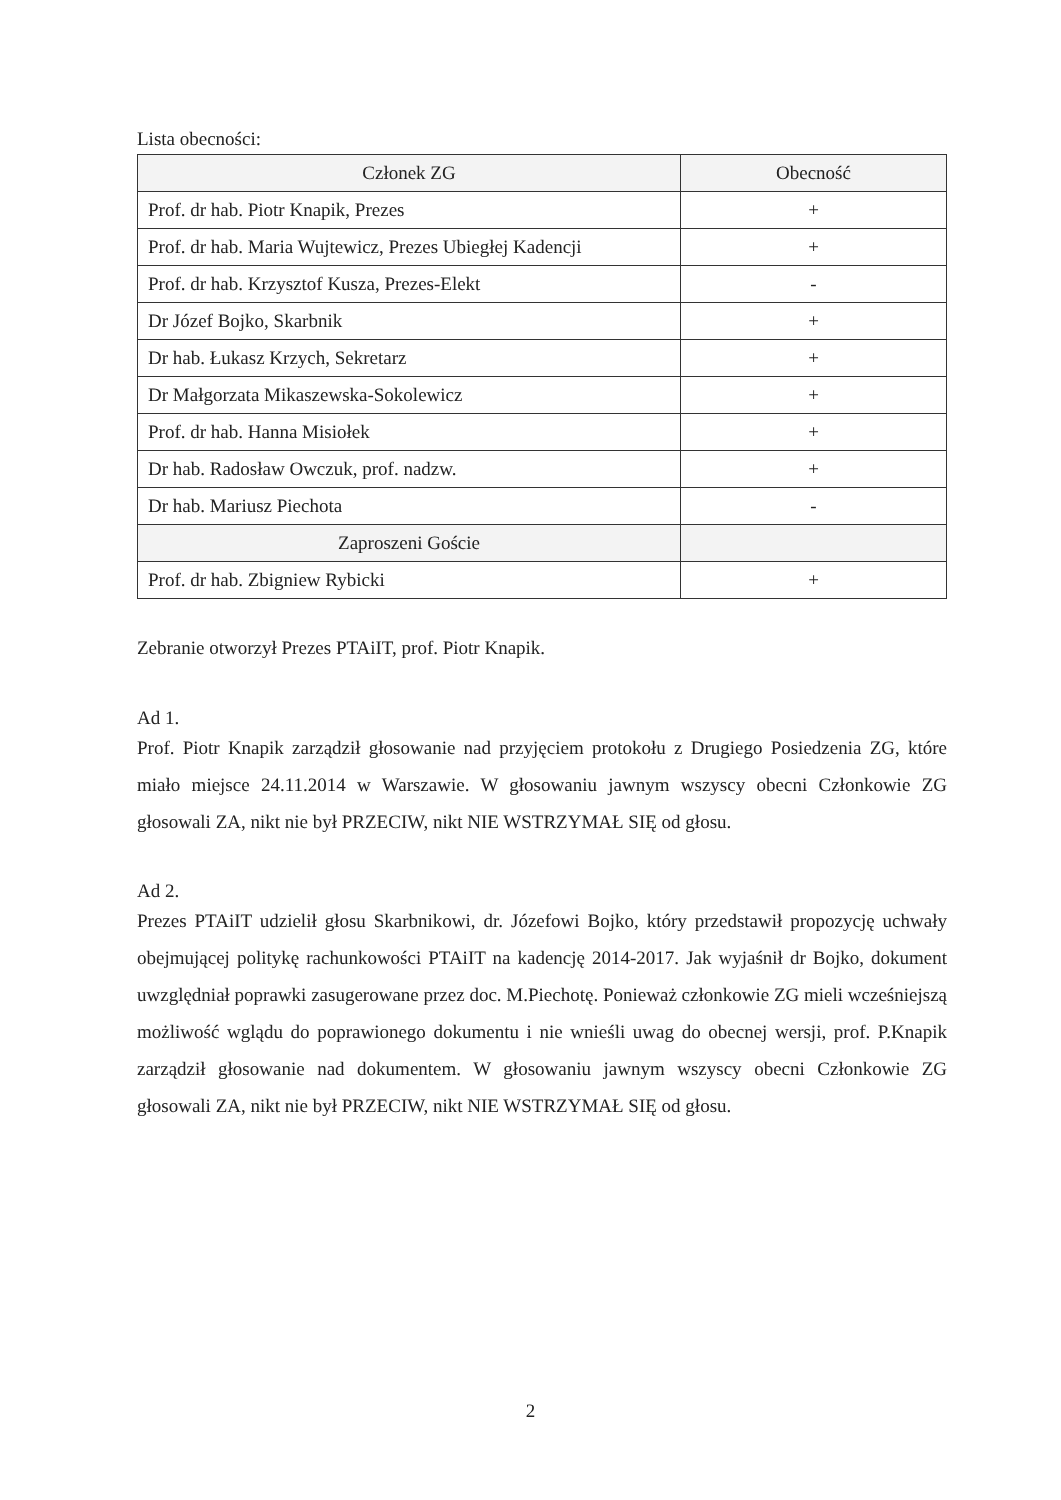Lista obecności:
| Członek ZG | Obecność |
| Prof. dr hab. Piotr Knapik, Prezes | + |
| Prof. dr hab. Maria Wujtewicz, Prezes Ubiegłej Kadencji | + |
| Prof. dr hab. Krzysztof Kusza, Prezes-Elekt | - |
| Dr Józef Bojko, Skarbnik | + |
| Dr hab. Łukasz Krzych, Sekretarz | + |
| Dr Małgorzata Mikaszewska-Sokolewicz | + |
| Prof. dr hab. Hanna Misiołek | + |
| Dr hab. Radosław Owczuk, prof. nadzw. | + |
| Dr hab. Mariusz Piechota | - |
| Zaproszeni Goście | |
| Prof. dr hab. Zbigniew Rybicki | + |
Zebranie otworzył Prezes PTAiIT, prof. Piotr Knapik.
Ad 1.
Prof. Piotr Knapik zarządził głosowanie nad przyjęciem protokołu z Drugiego Posiedzenia ZG, które miało miejsce 24.11.2014 w Warszawie. W głosowaniu jawnym wszyscy obecni Członkowie ZG głosowali ZA, nikt nie był PRZECIW, nikt NIE WSTRZYMAŁ SIĘ od głosu.
Ad 2.
Prezes PTAiIT udzielił głosu Skarbnikowi, dr. Józefowi Bojko, który przedstawił propozycję uchwały obejmującej politykę rachunkowości PTAiIT na kadencję 2014-2017. Jak wyjaśnił dr Bojko, dokument uwzględniał poprawki zasugerowane przez doc. M.Piechotę. Ponieważ członkowie ZG mieli wcześniejszą możliwość wglądu do poprawionego dokumentu i nie wnieśli uwag do obecnej wersji, prof. P.Knapik zarządził głosowanie nad dokumentem. W głosowaniu jawnym wszyscy obecni Członkowie ZG głosowali ZA, nikt nie był PRZECIW, nikt NIE WSTRZYMAŁ SIĘ od głosu.
2